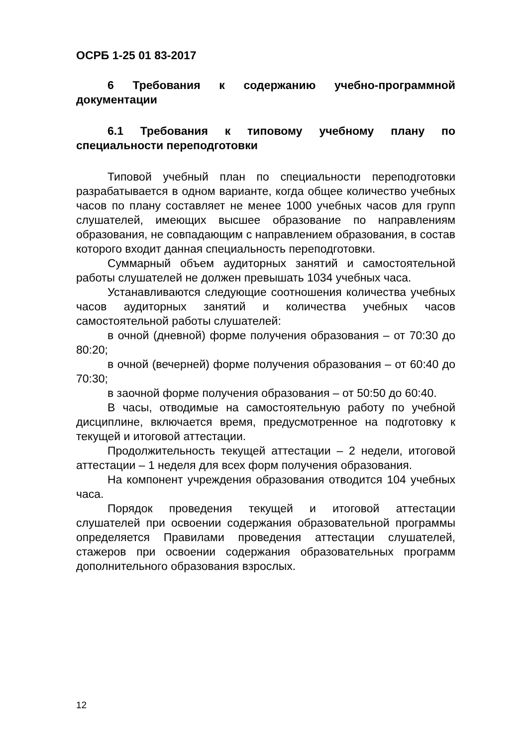ОСРБ 1-25 01 83-2017
6 Требования к содержанию учебно-программной документации
6.1 Требования к типовому учебному плану по специальности переподготовки
Типовой учебный план по специальности переподготовки разрабатывается в одном варианте, когда общее количество учебных часов по плану составляет не менее 1000 учебных часов для групп слушателей, имеющих высшее образование по направлениям образования, не совпадающим с направлением образования, в состав которого входит данная специальность переподготовки.
Суммарный объем аудиторных занятий и самостоятельной работы слушателей не должен превышать 1034 учебных часа.
Устанавливаются следующие соотношения количества учебных часов аудиторных занятий и количества учебных часов самостоятельной работы слушателей:
в очной (дневной) форме получения образования – от 70:30 до 80:20;
в очной (вечерней) форме получения образования – от 60:40 до 70:30;
в заочной форме получения образования – от 50:50 до 60:40.
В часы, отводимые на самостоятельную работу по учебной дисциплине, включается время, предусмотренное на подготовку к текущей и итоговой аттестации.
Продолжительность текущей аттестации – 2 недели, итоговой аттестации – 1 неделя для всех форм получения образования.
На компонент учреждения образования отводится 104 учебных часа.
Порядок проведения текущей и итоговой аттестации слушателей при освоении содержания образовательной программы определяется Правилами проведения аттестации слушателей, стажеров при освоении содержания образовательных программ дополнительного образования взрослых.
12